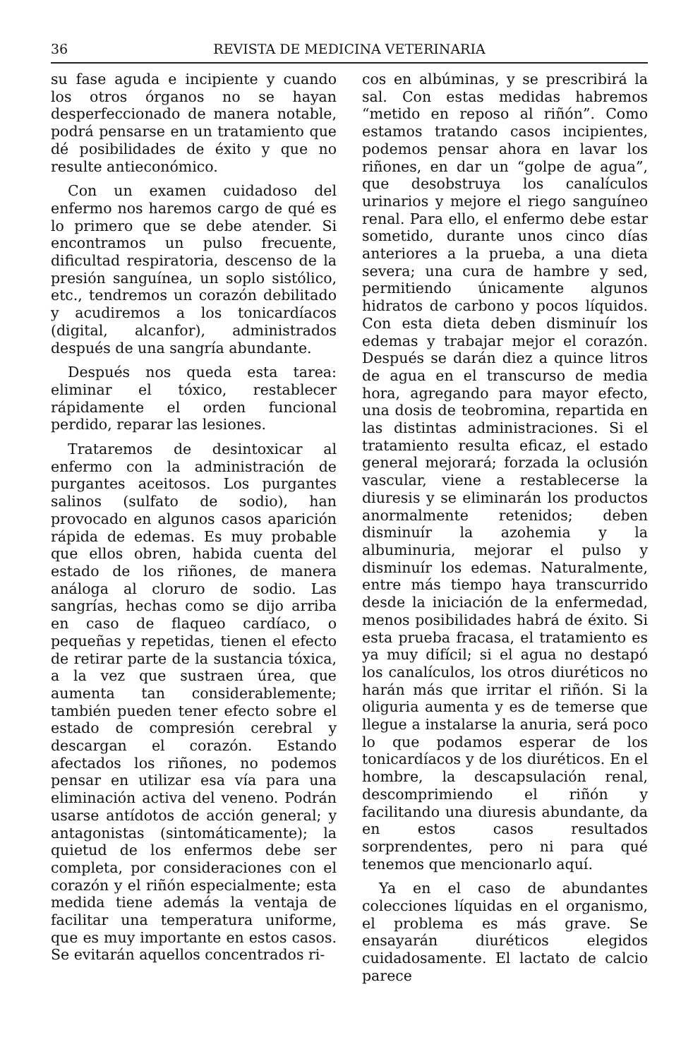36 REVISTA DE MEDICINA VETERINARIA
su fase aguda e incipiente y cuando los otros órganos no se hayan desperfeccionado de manera notable, podrá pensarse en un tratamiento que dé posibilidades de éxito y que no resulte antieconómico.
Con un examen cuidadoso del enfermo nos haremos cargo de qué es lo primero que se debe atender. Si encontramos un pulso frecuente, dificultad respiratoria, descenso de la presión sanguínea, un soplo sistólico, etc., tendremos un corazón debilitado y acudiremos a los tonicardíacos (digital, alcanfor), administrados después de una sangría abundante.
Después nos queda esta tarea: eliminar el tóxico, restablecer rápidamente el orden funcional perdido, reparar las lesiones.
Trataremos de desintoxicar al enfermo con la administración de purgantes aceitosos. Los purgantes salinos (sulfato de sodio), han provocado en algunos casos aparición rápida de edemas. Es muy probable que ellos obren, habida cuenta del estado de los riñones, de manera análoga al cloruro de sodio. Las sangrías, hechas como se dijo arriba en caso de flaqueo cardíaco, o pequeñas y repetidas, tienen el efecto de retirar parte de la sustancia tóxica, a la vez que sustraen úrea, que aumenta tan considerablemente; también pueden tener efecto sobre el estado de compresión cerebral y descargan el corazón. Estando afectados los riñones, no podemos pensar en utilizar esa vía para una eliminación activa del veneno. Podrán usarse antídotos de acción general; y antagonistas (sintomáticamente); la quietud de los enfermos debe ser completa, por consideraciones con el corazón y el riñón especialmente; esta medida tiene además la ventaja de facilitar una temperatura uniforme, que es muy importante en estos casos. Se evitarán aquellos concentrados ri-
cos en albúminas, y se prescribirá la sal. Con estas medidas habremos “metido en reposo al riñón”. Como estamos tratando casos incipientes, podemos pensar ahora en lavar los riñones, en dar un “golpe de agua”, que desobstruya los canalículos urinarios y mejore el riego sanguíneo renal. Para ello, el enfermo debe estar sometido, durante unos cinco días anteriores a la prueba, a una dieta severa; una cura de hambre y sed, permitiendo únicamente algunos hidratos de carbono y pocos líquidos. Con esta dieta deben disminuír los edemas y trabajar mejor el corazón. Después se darán diez a quince litros de agua en el transcurso de media hora, agregando para mayor efecto, una dosis de teobromina, repartida en las distintas administraciones. Si el tratamiento resulta eficaz, el estado general mejorará; forzada la oclusión vascular, viene a restablecerse la diuresis y se eliminarán los productos anormalmente retenidos; deben disminuír la azohemia y la albuminuria, mejorar el pulso y disminuír los edemas. Naturalmente, entre más tiempo haya transcurrido desde la iniciación de la enfermedad, menos posibilidades habrá de éxito. Si esta prueba fracasa, el tratamiento es ya muy difícil; si el agua no destapó los canalículos, los otros diuréticos no harán más que irritar el riñón. Si la oliguria aumenta y es de temerse que llegue a instalarse la anuria, será poco lo que podamos esperar de los tonicardíacos y de los diuréticos. En el hombre, la descapsulación renal, descomprimiendo el riñón y facilitando una diuresis abundante, da en estos casos resultados sorprendentes, pero ni para qué tenemos que mencionarlo aquí.
Ya en el caso de abundantes colecciones líquidas en el organismo, el problema es más grave. Se ensayarán diuréticos elegidos cuidadosamente. El lactato de calcio parece